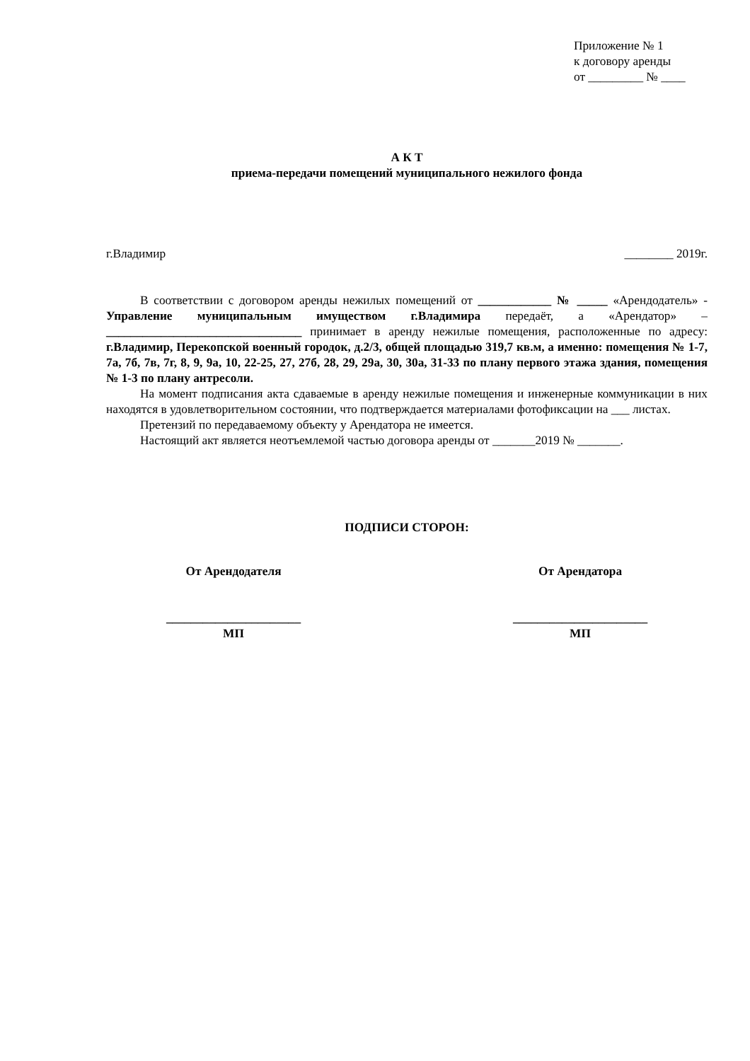Приложение № 1
к договору аренды
от _________ № ____
А К Т
приема-передачи помещений муниципального нежилого фонда
г.Владимир ________ 2019г.
В соответствии с договором аренды нежилых помещений от ____________ № _____ «Арендодатель» - Управление муниципальным имуществом г.Владимира передаёт, а «Арендатор» – ________________________________ принимает в аренду нежилые помещения, расположенные по адресу: г.Владимир, Перекопской военный городок, д.2/3, общей площадью 319,7 кв.м, а именно: помещения № 1-7, 7а, 7б, 7в, 7г, 8, 9, 9а, 10, 22-25, 27, 27б, 28, 29, 29а, 30, 30а, 31-33 по плану первого этажа здания, помещения № 1-3 по плану антресоли.
На момент подписания акта сдаваемые в аренду нежилые помещения и инженерные коммуникации в них находятся в удовлетворительном состоянии, что подтверждается материалами фотофиксации на ___ листах.
Претензий по передаваемому объекту у Арендатора не имеется.
Настоящий акт является неотъемлемой частью договора аренды от _______2019 № _______.
ПОДПИСИ СТОРОН:
От Арендодателя
______________________
МП
От Арендатора
______________________
МП